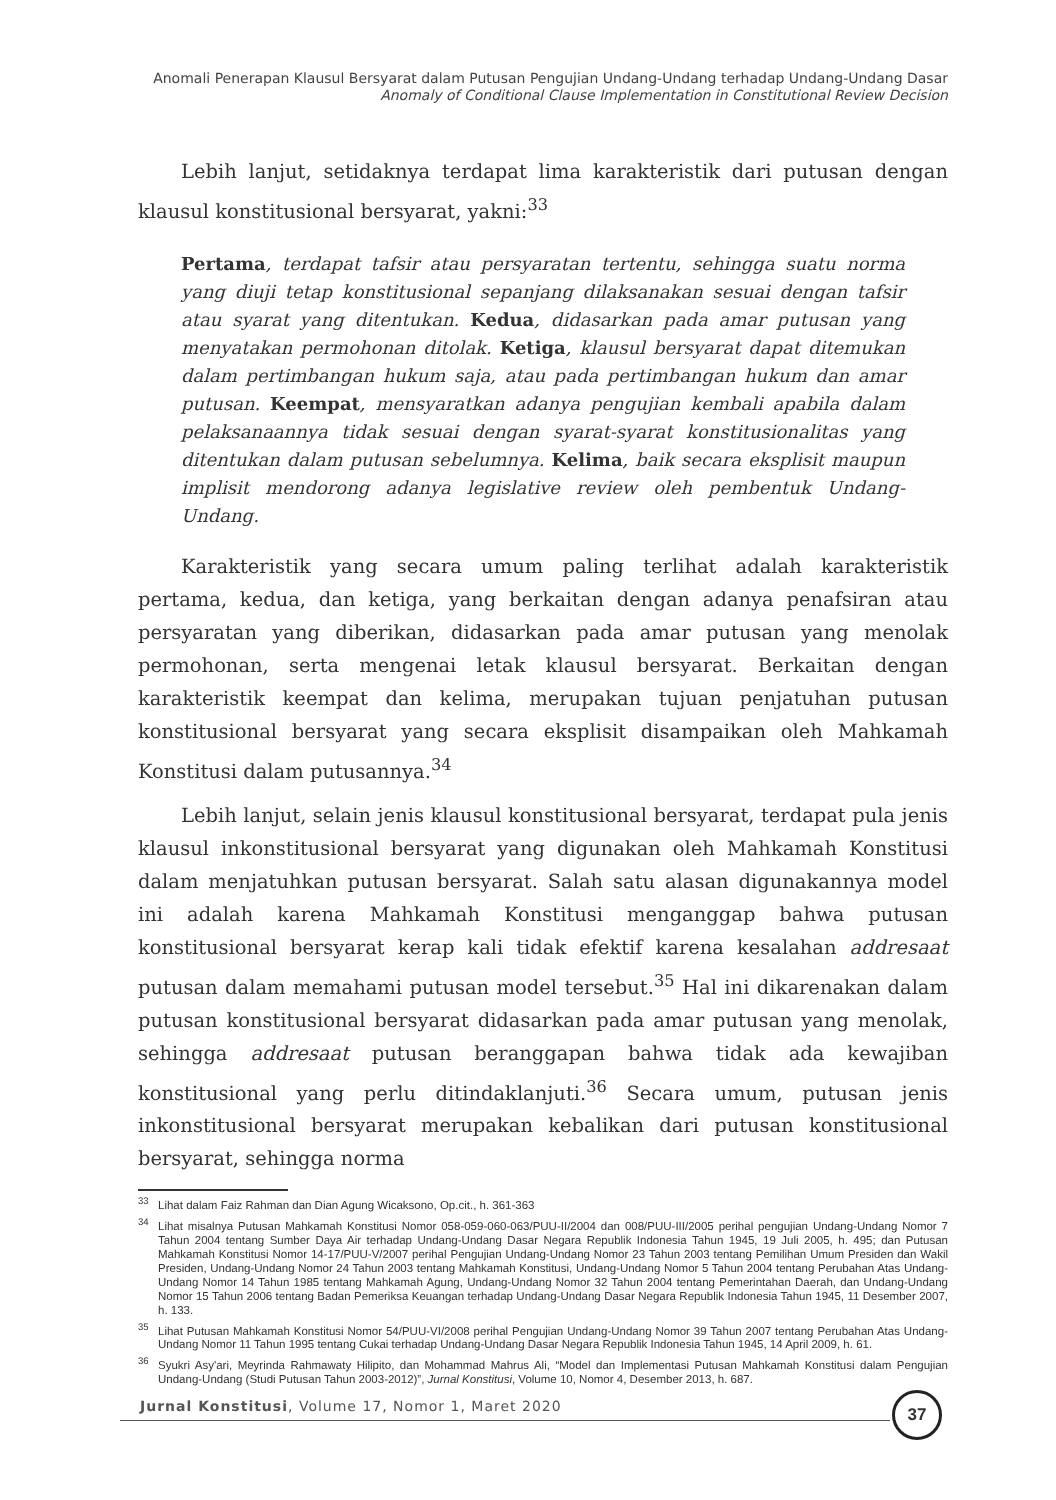Anomali Penerapan Klausul Bersyarat dalam Putusan Pengujian Undang-Undang terhadap Undang-Undang Dasar
Anomaly of Conditional Clause Implementation in Constitutional Review Decision
Lebih lanjut, setidaknya terdapat lima karakteristik dari putusan dengan klausul konstitusional bersyarat, yakni:<sup>33</sup>
Pertama, terdapat tafsir atau persyaratan tertentu, sehingga suatu norma yang diuji tetap konstitusional sepanjang dilaksanakan sesuai dengan tafsir atau syarat yang ditentukan. Kedua, didasarkan pada amar putusan yang menyatakan permohonan ditolak. Ketiga, klausul bersyarat dapat ditemukan dalam pertimbangan hukum saja, atau pada pertimbangan hukum dan amar putusan. Keempat, mensyaratkan adanya pengujian kembali apabila dalam pelaksanaannya tidak sesuai dengan syarat-syarat konstitusionalitas yang ditentukan dalam putusan sebelumnya. Kelima, baik secara eksplisit maupun implisit mendorong adanya legislative review oleh pembentuk Undang-Undang.
Karakteristik yang secara umum paling terlihat adalah karakteristik pertama, kedua, dan ketiga, yang berkaitan dengan adanya penafsiran atau persyaratan yang diberikan, didasarkan pada amar putusan yang menolak permohonan, serta mengenai letak klausul bersyarat. Berkaitan dengan karakteristik keempat dan kelima, merupakan tujuan penjatuhan putusan konstitusional bersyarat yang secara eksplisit disampaikan oleh Mahkamah Konstitusi dalam putusannya.<sup>34</sup>
Lebih lanjut, selain jenis klausul konstitusional bersyarat, terdapat pula jenis klausul inkonstitusional bersyarat yang digunakan oleh Mahkamah Konstitusi dalam menjatuhkan putusan bersyarat. Salah satu alasan digunakannya model ini adalah karena Mahkamah Konstitusi menganggap bahwa putusan konstitusional bersyarat kerap kali tidak efektif karena kesalahan addresaat putusan dalam memahami putusan model tersebut.<sup>35</sup> Hal ini dikarenakan dalam putusan konstitusional bersyarat didasarkan pada amar putusan yang menolak, sehingga addresaat putusan beranggapan bahwa tidak ada kewajiban konstitusional yang perlu ditindaklanjuti.<sup>36</sup> Secara umum, putusan jenis inkonstitusional bersyarat merupakan kebalikan dari putusan konstitusional bersyarat, sehingga norma
<sup>33</sup> Lihat dalam Faiz Rahman dan Dian Agung Wicaksono, Op.cit., h. 361-363
<sup>34</sup> Lihat misalnya Putusan Mahkamah Konstitusi Nomor 058-059-060-063/PUU-II/2004 dan 008/PUU-III/2005 perihal pengujian Undang-Undang Nomor 7 Tahun 2004 tentang Sumber Daya Air terhadap Undang-Undang Dasar Negara Republik Indonesia Tahun 1945, 19 Juli 2005, h. 495; dan Putusan Mahkamah Konstitusi Nomor 14-17/PUU-V/2007 perihal Pengujian Undang-Undang Nomor 23 Tahun 2003 tentang Pemilihan Umum Presiden dan Wakil Presiden, Undang-Undang Nomor 24 Tahun 2003 tentang Mahkamah Konstitusi, Undang-Undang Nomor 5 Tahun 2004 tentang Perubahan Atas Undang-Undang Nomor 14 Tahun 1985 tentang Mahkamah Agung, Undang-Undang Nomor 32 Tahun 2004 tentang Pemerintahan Daerah, dan Undang-Undang Nomor 15 Tahun 2006 tentang Badan Pemeriksa Keuangan terhadap Undang-Undang Dasar Negara Republik Indonesia Tahun 1945, 11 Desember 2007, h. 133.
<sup>35</sup> Lihat Putusan Mahkamah Konstitusi Nomor 54/PUU-VI/2008 perihal Pengujian Undang-Undang Nomor 39 Tahun 2007 tentang Perubahan Atas Undang-Undang Nomor 11 Tahun 1995 tentang Cukai terhadap Undang-Undang Dasar Negara Republik Indonesia Tahun 1945, 14 April 2009, h. 61.
<sup>36</sup> Syukri Asy'ari, Meyrinda Rahmawaty Hilipito, dan Mohammad Mahrus Ali, “Model dan Implementasi Putusan Mahkamah Konstitusi dalam Pengujian Undang-Undang (Studi Putusan Tahun 2003-2012)”, Jurnal Konstitusi, Volume 10, Nomor 4, Desember 2013, h. 687.
Jurnal Konstitusi, Volume 17, Nomor 1, Maret 2020
37